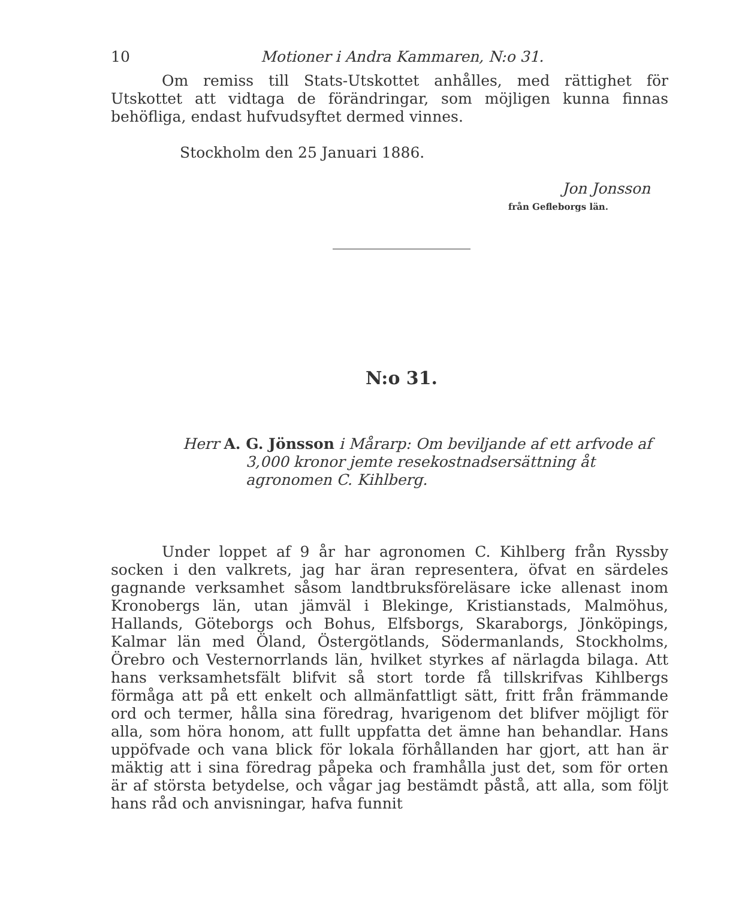10 Motioner i Andra Kammaren, N:o 31.
Om remiss till Stats-Utskottet anhålles, med rättighet för Utskottet att vidtaga de förändringar, som möjligen kunna finnas behöfliga, endast hufvudsyftet dermed vinnes.
Stockholm den 25 Januari 1886.
Jon Jonsson
från Gefleborgs län.
N:o 31.
Herr A. G. Jönsson i Mårarp: Om beviljande af ett arfvode af 3,000 kronor jemte resekostnadsersättning åt agronomen C. Kihlberg.
Under loppet af 9 år har agronomen C. Kihlberg från Ryssby socken i den valkrets, jag har äran representera, öfvat en särdeles gagnande verksamhet såsom landtbruksföreläsare icke allenast inom Kronobergs län, utan jämväl i Blekinge, Kristianstads, Malmöhus, Hallands, Göteborgs och Bohus, Elfsborgs, Skaraborgs, Jönköpings, Kalmar län med Öland, Östergötlands, Södermanlands, Stockholms, Örebro och Vesternorrlands län, hvilket styrkes af närlagda bilaga. Att hans verksamhetsfält blifvit så stort torde få tillskrifvas Kihlbergs förmåga att på ett enkelt och allmänfattligt sätt, fritt från främmande ord och termer, hålla sina föredrag, hvarigenom det blifver möjligt för alla, som höra honom, att fullt uppfatta det ämne han behandlar. Hans uppöfvade och vana blick för lokala förhållanden har gjort, att han är mäktig att i sina föredrag påpeka och framhålla just det, som för orten är af största betydelse, och vågar jag bestämdt påstå, att alla, som följt hans råd och anvisningar, hafva funnit